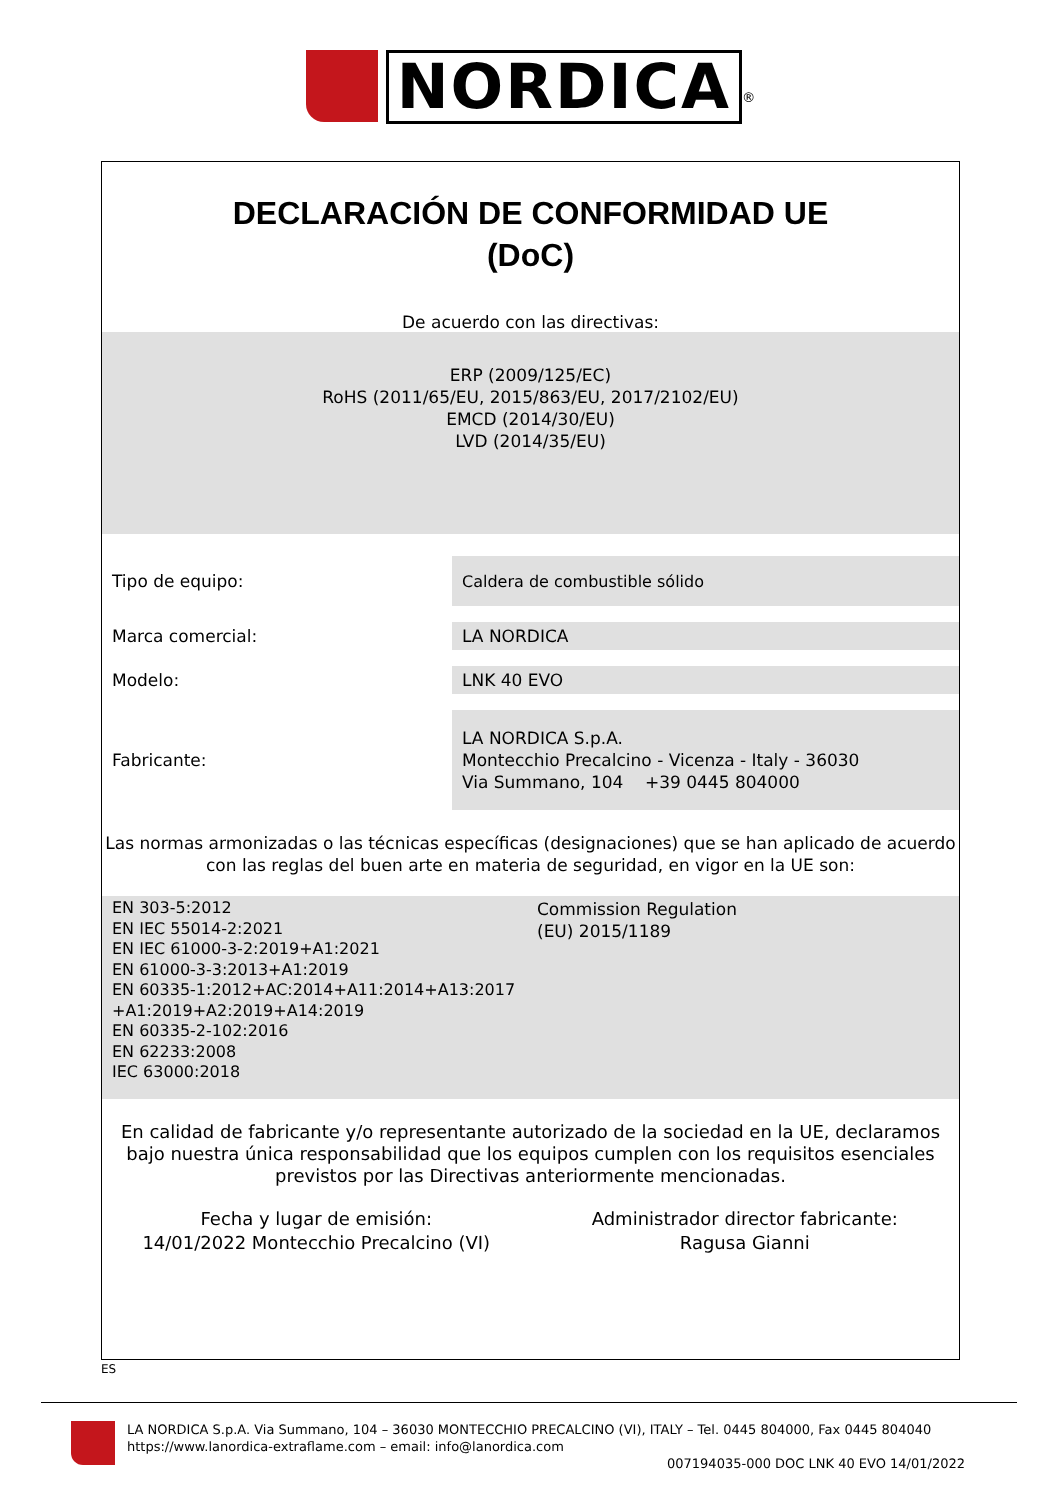NORDICA<sup>®</sup>
DECLARACIÓN DE CONFORMIDAD UE
(DoC)
De acuerdo con las directivas:
ERP (2009/125/EC)
RoHS (2011/65/EU, 2015/863/EU, 2017/2102/EU)
EMCD (2014/30/EU)
LVD (2014/35/EU)
Tipo de equipo:
Caldera de combustible sólido
Marca comercial:
LA NORDICA
Modelo:
LNK 40 EVO
Fabricante:
LA NORDICA S.p.A.
Montecchio Precalcino - Vicenza - Italy - 36030
Via Summano, 104 +39 0445 804000
Las normas armonizadas o las técnicas específicas (designaciones) que se han aplicado de acuerdo con las reglas del buen arte en materia de seguridad, en vigor en la UE son:
EN 303-5:2012
EN IEC 55014-2:2021
EN IEC 61000-3-2:2019+A1:2021
EN 61000-3-3:2013+A1:2019
EN 60335-1:2012+AC:2014+A11:2014+A13:2017
+A1:2019+A2:2019+A14:2019
EN 60335-2-102:2016
EN 62233:2008
IEC 63000:2018
Commission Regulation
(EU) 2015/1189
En calidad de fabricante y/o representante autorizado de la sociedad en la UE, declaramos bajo nuestra única responsabilidad que los equipos cumplen con los requisitos esenciales previstos por las Directivas anteriormente mencionadas.
Fecha y lugar de emisión:
14/01/2022 Montecchio Precalcino (VI)
Administrador director fabricante:
Ragusa Gianni
ES
LA NORDICA S.p.A. Via Summano, 104 – 36030 MONTECCHIO PRECALCINO (VI), ITALY – Tel. 0445 804000, Fax 0445 804040
https://www.lanordica-extraflame.com – email: info@lanordica.com
007194035-000 DOC LNK 40 EVO 14/01/2022